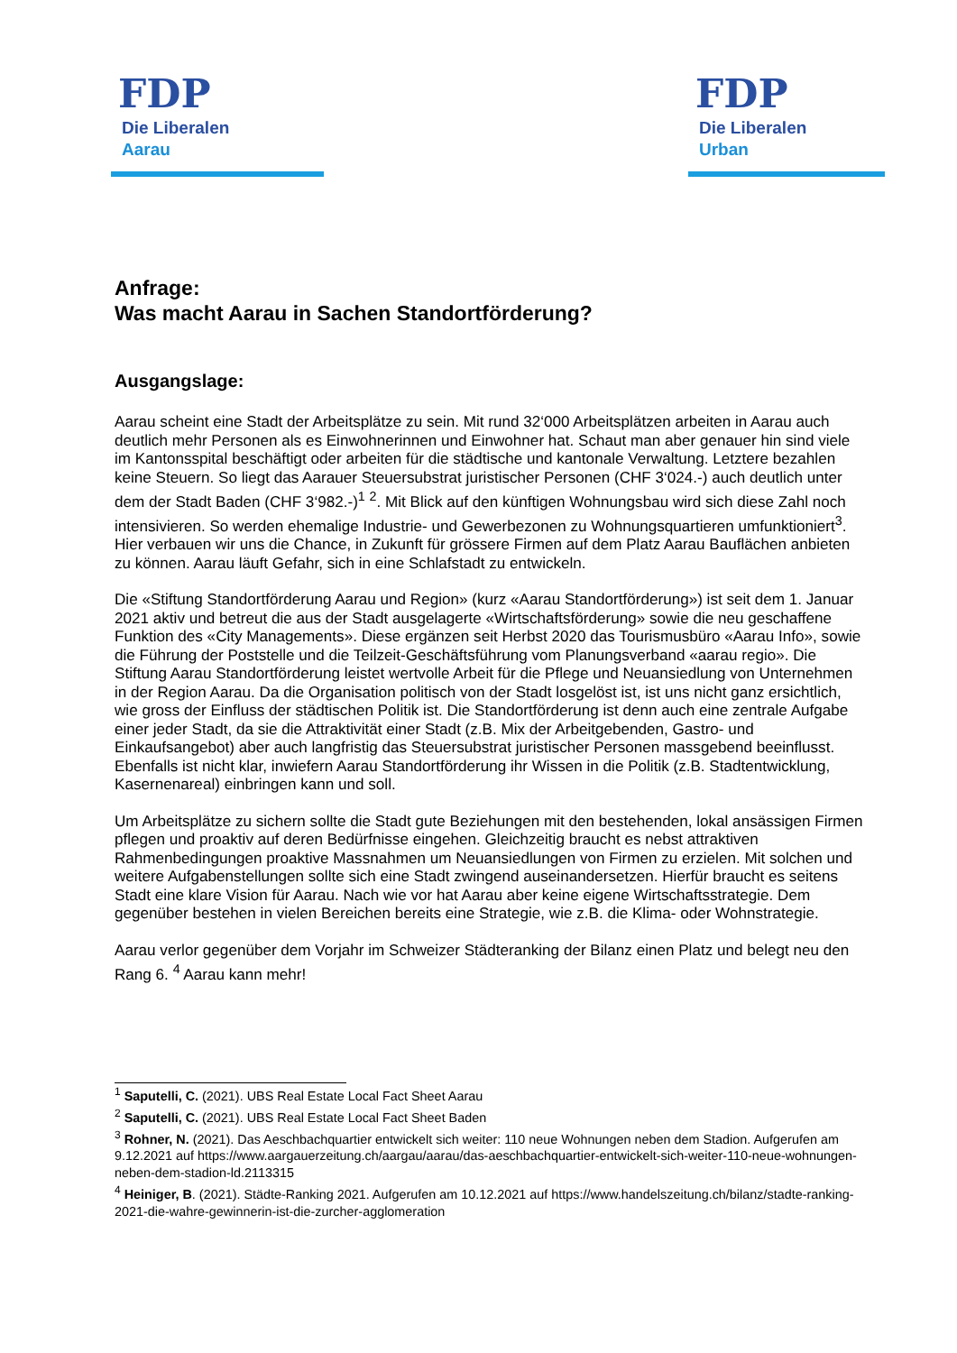FDP
Die Liberalen
Aarau
FDP
Die Liberalen
Urban
Anfrage:
Was macht Aarau in Sachen Standortförderung?
Ausgangslage:
Aarau scheint eine Stadt der Arbeitsplätze zu sein. Mit rund 32‘000 Arbeitsplätzen arbeiten in Aarau auch deutlich mehr Personen als es Einwohnerinnen und Einwohner hat. Schaut man aber genauer hin sind viele im Kantonsspital beschäftigt oder arbeiten für die städtische und kantonale Verwaltung. Letztere bezahlen keine Steuern. So liegt das Aarauer Steuersubstrat juristischer Personen (CHF 3‘024.-) auch deutlich unter dem der Stadt Baden (CHF 3‘982.-)<sup>1</sup> <sup>2</sup>. Mit Blick auf den künftigen Wohnungsbau wird sich diese Zahl noch intensivieren. So werden ehemalige Industrie- und Gewerbezonen zu Wohnungsquartieren umfunktioniert<sup>3</sup>. Hier verbauen wir uns die Chance, in Zukunft für grössere Firmen auf dem Platz Aarau Bauflächen anbieten zu können. Aarau läuft Gefahr, sich in eine Schlafstadt zu entwickeln.
Die «Stiftung Standortförderung Aarau und Region» (kurz «Aarau Standortförderung») ist seit dem 1. Januar 2021 aktiv und betreut die aus der Stadt ausgelagerte «Wirtschaftsförderung» sowie die neu geschaffene Funktion des «City Managements». Diese ergänzen seit Herbst 2020 das Tourismusbüro «Aarau Info», sowie die Führung der Poststelle und die Teilzeit-Geschäftsführung vom Planungsverband «aarau regio». Die Stiftung Aarau Standortförderung leistet wertvolle Arbeit für die Pflege und Neuansiedlung von Unternehmen in der Region Aarau. Da die Organisation politisch von der Stadt losgelöst ist, ist uns nicht ganz ersichtlich, wie gross der Einfluss der städtischen Politik ist. Die Standortförderung ist denn auch eine zentrale Aufgabe einer jeder Stadt, da sie die Attraktivität einer Stadt (z.B. Mix der Arbeitgebenden, Gastro- und Einkaufsangebot) aber auch langfristig das Steuersubstrat juristischer Personen massgebend beeinflusst. Ebenfalls ist nicht klar, inwiefern Aarau Standortförderung ihr Wissen in die Politik (z.B. Stadtentwicklung, Kasernenareal) einbringen kann und soll.
Um Arbeitsplätze zu sichern sollte die Stadt gute Beziehungen mit den bestehenden, lokal ansässigen Firmen pflegen und proaktiv auf deren Bedürfnisse eingehen. Gleichzeitig braucht es nebst attraktiven Rahmenbedingungen proaktive Massnahmen um Neuansiedlungen von Firmen zu erzielen. Mit solchen und weitere Aufgabenstellungen sollte sich eine Stadt zwingend auseinandersetzen. Hierfür braucht es seitens Stadt eine klare Vision für Aarau. Nach wie vor hat Aarau aber keine eigene Wirtschaftsstrategie. Dem gegenüber bestehen in vielen Bereichen bereits eine Strategie, wie z.B. die Klima- oder Wohnstrategie.
Aarau verlor gegenüber dem Vorjahr im Schweizer Städteranking der Bilanz einen Platz und belegt neu den Rang 6. <sup>4</sup> Aarau kann mehr!
<sup>1</sup> Saputelli, C. (2021). UBS Real Estate Local Fact Sheet Aarau
<sup>2</sup> Saputelli, C. (2021). UBS Real Estate Local Fact Sheet Baden
<sup>3</sup> Rohner, N. (2021). Das Aeschbachquartier entwickelt sich weiter: 110 neue Wohnungen neben dem Stadion. Aufgerufen am 9.12.2021 auf https://www.aargauerzeitung.ch/aargau/aarau/das-aeschbachquartier-entwickelt-sich-weiter-110-neue-wohnungen-neben-dem-stadion-ld.2113315
<sup>4</sup> Heiniger, B. (2021). Städte-Ranking 2021. Aufgerufen am 10.12.2021 auf https://www.handelszeitung.ch/bilanz/stadte-ranking-2021-die-wahre-gewinnerin-ist-die-zurcher-agglomeration